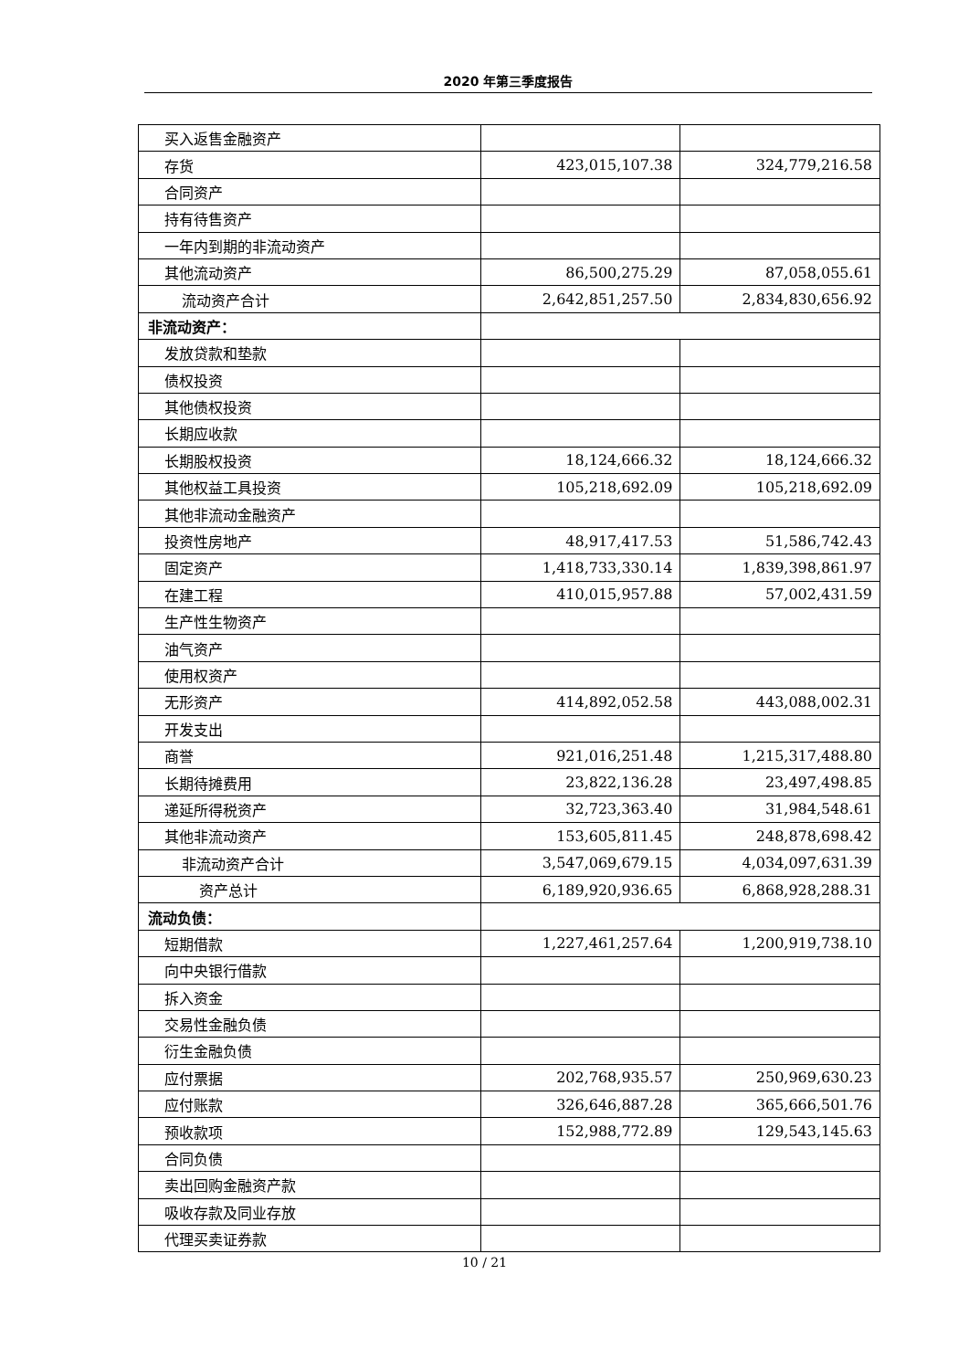2020 年第三季度报告
| 买入返售金融资产 | | |
| 存货 | 423,015,107.38 | 324,779,216.58 |
| 合同资产 | | |
| 持有待售资产 | | |
| 一年内到期的非流动资产 | | |
| 其他流动资产 | 86,500,275.29 | 87,058,055.61 |
| 流动资产合计 | 2,642,851,257.50 | 2,834,830,656.92 |
| 非流动资产： | | |
| 发放贷款和垫款 | | |
| 债权投资 | | |
| 其他债权投资 | | |
| 长期应收款 | | |
| 长期股权投资 | 18,124,666.32 | 18,124,666.32 |
| 其他权益工具投资 | 105,218,692.09 | 105,218,692.09 |
| 其他非流动金融资产 | | |
| 投资性房地产 | 48,917,417.53 | 51,586,742.43 |
| 固定资产 | 1,418,733,330.14 | 1,839,398,861.97 |
| 在建工程 | 410,015,957.88 | 57,002,431.59 |
| 生产性生物资产 | | |
| 油气资产 | | |
| 使用权资产 | | |
| 无形资产 | 414,892,052.58 | 443,088,002.31 |
| 开发支出 | | |
| 商誉 | 921,016,251.48 | 1,215,317,488.80 |
| 长期待摊费用 | 23,822,136.28 | 23,497,498.85 |
| 递延所得税资产 | 32,723,363.40 | 31,984,548.61 |
| 其他非流动资产 | 153,605,811.45 | 248,878,698.42 |
| 非流动资产合计 | 3,547,069,679.15 | 4,034,097,631.39 |
| 资产总计 | 6,189,920,936.65 | 6,868,928,288.31 |
| 流动负债： | | |
| 短期借款 | 1,227,461,257.64 | 1,200,919,738.10 |
| 向中央银行借款 | | |
| 拆入资金 | | |
| 交易性金融负债 | | |
| 衍生金融负债 | | |
| 应付票据 | 202,768,935.57 | 250,969,630.23 |
| 应付账款 | 326,646,887.28 | 365,666,501.76 |
| 预收款项 | 152,988,772.89 | 129,543,145.63 |
| 合同负债 | | |
| 卖出回购金融资产款 | | |
| 吸收存款及同业存放 | | |
| 代理买卖证券款 | | |
10 / 21